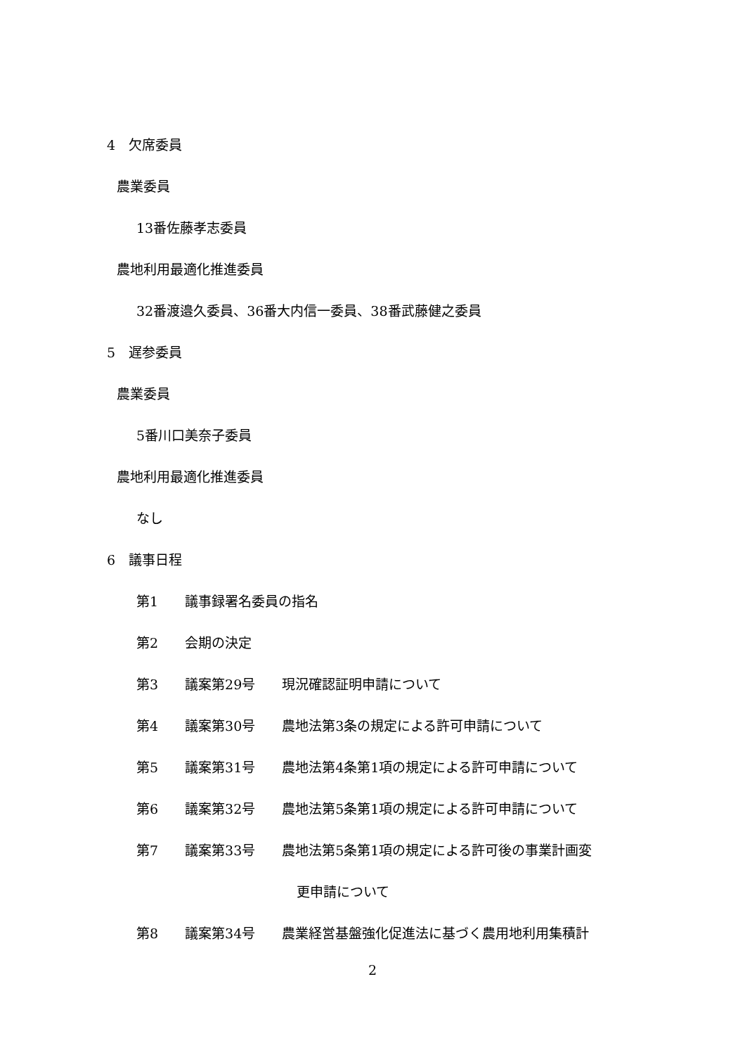4　欠席委員
農業委員
13番佐藤孝志委員
農地利用最適化推進委員
32番渡邉久委員、36番大内信一委員、38番武藤健之委員
5　遅参委員
農業委員
5番川口美奈子委員
農地利用最適化推進委員
なし
6　議事日程
第1　　議事録署名委員の指名
第2　　会期の決定
第3　　議案第29号　　現況確認証明申請について
第4　　議案第30号　　農地法第3条の規定による許可申請について
第5　　議案第31号　　農地法第4条第1項の規定による許可申請について
第6　　議案第32号　　農地法第5条第1項の規定による許可申請について
第7　　議案第33号　　農地法第5条第1項の規定による許可後の事業計画変
　　　　　　　　　　　　更申請について
第8　　議案第34号　　農業経営基盤強化促進法に基づく農用地利用集積計
2